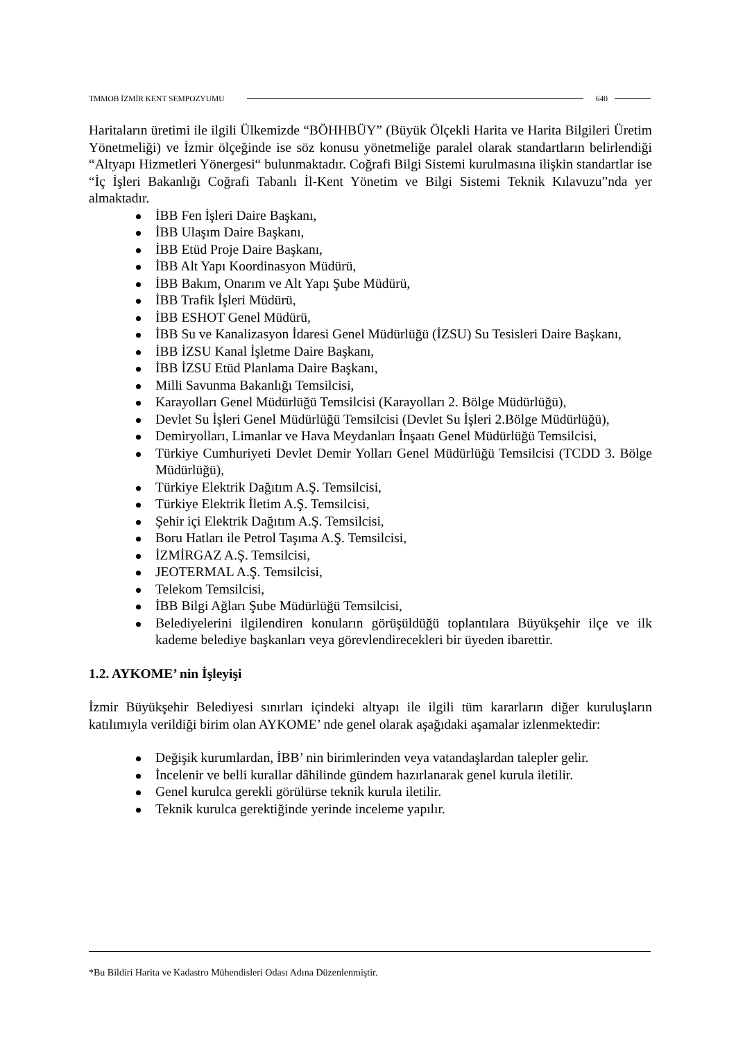TMMOB İZMİR KENT SEMPOZYUMU 640
Haritaların üretimi ile ilgili Ülkemizde “BÖHHBÜY” (Büyük Ölçekli Harita ve Harita Bilgileri Üretim Yönetmeliği) ve İzmir ölçeğinde ise söz konusu yönetmeliğe paralel olarak standartların belirlendiği “Altyapı Hizmetleri Yönergesi“ bulunmaktadır. Coğrafi Bilgi Sistemi kurulmasına ilişkin standartlar ise “İç İşleri Bakanlığı Coğrafi Tabanlı İl-Kent Yönetim ve Bilgi Sistemi Teknik Kılavuzu”nda yer almaktadır.
İBB Fen İşleri Daire Başkanı,
İBB Ulaşım Daire Başkanı,
İBB Etüd Proje Daire Başkanı,
İBB Alt Yapı Koordinasyon Müdürü,
İBB Bakım, Onarım ve Alt Yapı Şube Müdürü,
İBB Trafik İşleri Müdürü,
İBB ESHOT Genel Müdürü,
İBB Su ve Kanalizasyon İdaresi Genel Müdürlüğü (İZSU) Su Tesisleri Daire Başkanı,
İBB İZSU Kanal İşletme Daire Başkanı,
İBB İZSU Etüd Planlama Daire Başkanı,
Milli Savunma Bakanlığı Temsilcisi,
Karayolları Genel Müdürlüğü Temsilcisi (Karayolları 2. Bölge Müdürlüğü),
Devlet Su İşleri Genel Müdürlüğü Temsilcisi (Devlet Su İşleri 2.Bölge Müdürlüğü),
Demiryolları, Limanlar ve Hava Meydanları İnşaatı Genel Müdürlüğü Temsilcisi,
Türkiye Cumhuriyeti Devlet Demir Yolları Genel Müdürlüğü Temsilcisi (TCDD 3. Bölge Müdürlüğü),
Türkiye Elektrik Dağıtım A.Ş. Temsilcisi,
Türkiye Elektrik İletim A.Ş. Temsilcisi,
Şehir içi Elektrik Dağıtım A.Ş. Temsilcisi,
Boru Hatları ile Petrol Taşıma A.Ş. Temsilcisi,
İZMİRGAZ A.Ş. Temsilcisi,
JEOTERMAL A.Ş. Temsilcisi,
Telekom Temsilcisi,
İBB Bilgi Ağları Şube Müdürlüğü Temsilcisi,
Belediyelerini ilgilendiren konuların görüşüldüğü toplantılara Büyükşehir ilçe ve ilk kademe belediye başkanları veya görevlendirecekleri bir üyeden ibarettir.
1.2. AYKOME’ nin İşleyişi
İzmir Büyükşehir Belediyesi sınırları içindeki altyapı ile ilgili tüm kararların diğer kuruluşların katılımıyla verildiği birim olan AYKOME’ nde genel olarak aşağıdaki aşamalar izlenmektedir:
Değişik kurumlardan, İBB’ nin birimlerinden veya vatandaşlardan talepler gelir.
İncelenir ve belli kurallar dâhilinde gündem hazırlanarak genel kurula iletilir.
Genel kurulca gerekli görülürse teknik kurula iletilir.
Teknik kurulca gerektiğinde yerinde inceleme yapılır.
*Bu Bildiri Harita ve Kadastro Mühendisleri Odası Adına Düzenlenmiştir.